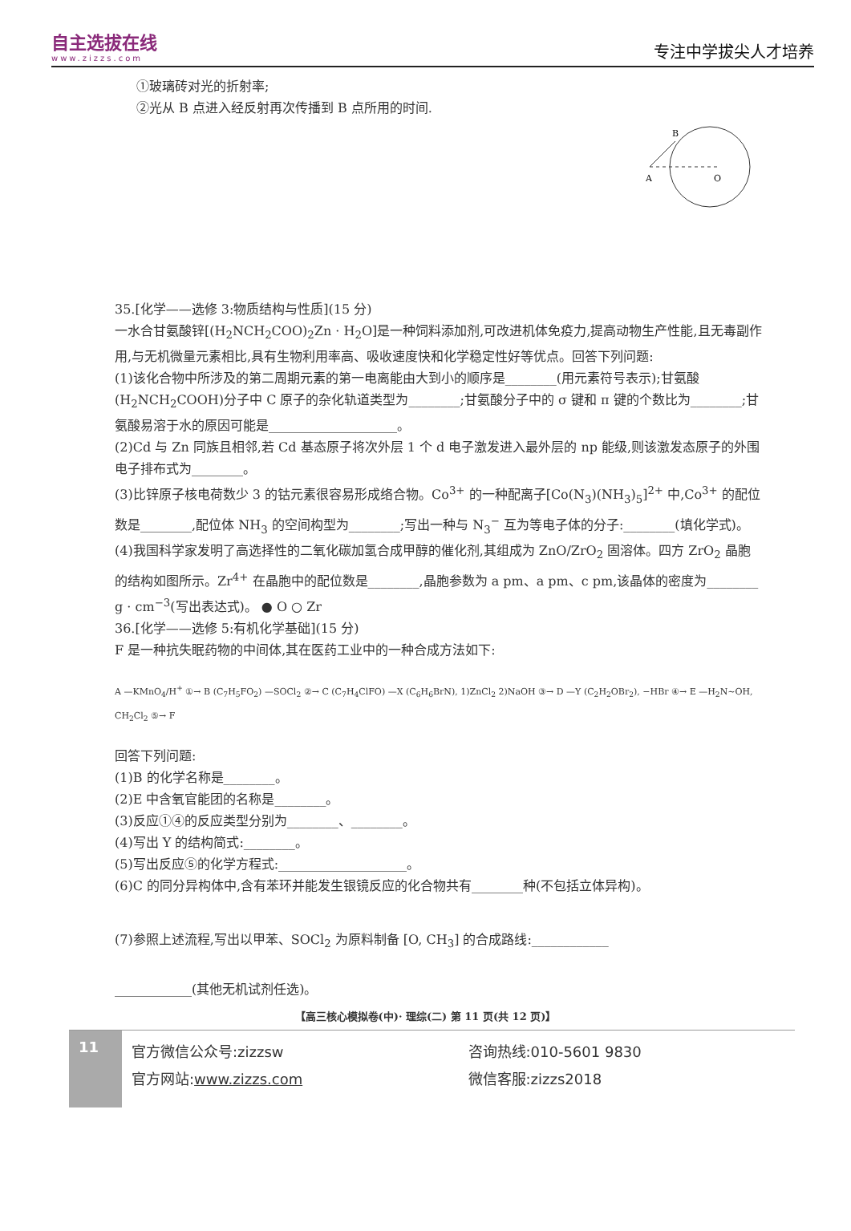自主选拔在线
www.zizzs.com
专注中学拔尖人才培养
①玻璃砖对光的折射率;
②光从 B 点进入经反射再次传播到 B 点所用的时间.
A
O
B
35.[化学——选修 3:物质结构与性质](15 分)
一水合甘氨酸锌[(H<sub>2</sub>NCH<sub>2</sub>COO)<sub>2</sub>Zn · H<sub>2</sub>O]是一种饲料添加剂,可改进机体免疫力,提高动物生产性能,且无毒副作用,与无机微量元素相比,具有生物利用率高、吸收速度快和化学稳定性好等优点。回答下列问题:
(1)该化合物中所涉及的第二周期元素的第一电离能由大到小的顺序是________(用元素符号表示);甘氨酸(H<sub>2</sub>NCH<sub>2</sub>COOH)分子中 C 原子的杂化轨道类型为________;甘氨酸分子中的 σ 键和 π 键的个数比为________;甘氨酸易溶于水的原因可能是____________________。
(2)Cd 与 Zn 同族且相邻,若 Cd 基态原子将次外层 1 个 d 电子激发进入最外层的 np 能级,则该激发态原子的外围电子排布式为________。
(3)比锌原子核电荷数少 3 的钴元素很容易形成络合物。Co<sup>3+</sup> 的一种配离子[Co(N<sub>3</sub>)(NH<sub>3</sub>)<sub>5</sub>]<sup>2+</sup> 中,Co<sup>3+</sup> 的配位数是________,配位体 NH<sub>3</sub> 的空间构型为________;写出一种与 N<sub>3</sub><sup>−</sup> 互为等电子体的分子:________(填化学式)。
(4)我国科学家发明了高选择性的二氧化碳加氢合成甲醇的催化剂,其组成为 ZnO/ZrO<sub>2</sub> 固溶体。四方 ZrO<sub>2</sub> 晶胞的结构如图所示。Zr<sup>4+</sup> 在晶胞中的配位数是________,晶胞参数为 a pm、a pm、c pm,该晶体的密度为________ g · cm<sup>−3</sup>(写出表达式)。 ● O ○ Zr
36.[化学——选修 5:有机化学基础](15 分)
F 是一种抗失眠药物的中间体,其在医药工业中的一种合成方法如下:
A —KMnO<sub>4</sub>/H<sup>+</sup> ①→ B (C<sub>7</sub>H<sub>5</sub>FO<sub>2</sub>) —SOCl<sub>2</sub> ②→ C (C<sub>7</sub>H<sub>4</sub>ClFO) —X (C<sub>6</sub>H<sub>6</sub>BrN), 1)ZnCl<sub>2</sub> 2)NaOH ③→ D —Y (C<sub>2</sub>H<sub>2</sub>OBr<sub>2</sub>), −HBr ④→ E —H<sub>2</sub>N~OH, CH<sub>2</sub>Cl<sub>2</sub> ⑤→ F
回答下列问题:
(1)B 的化学名称是________。
(2)E 中含氧官能团的名称是________。
(3)反应①④的反应类型分别为________、________。
(4)写出 Y 的结构简式:________。
(5)写出反应⑤的化学方程式:____________________。
(6)C 的同分异构体中,含有苯环并能发生银镜反应的化合物共有________种(不包括立体异构)。
(7)参照上述流程,写出以甲苯、SOCl<sub>2</sub> 为原料制备 [O, CH<sub>3</sub>] 的合成路线:____________
____________(其他无机试剂任选)。
【高三核心模拟卷(中)· 理综(二) 第 11 页(共 12 页)】
11
官方微信公众号:zizzsw
官方网站:www.zizzs.com
咨询热线:010-5601 9830
微信客服:zizzs2018